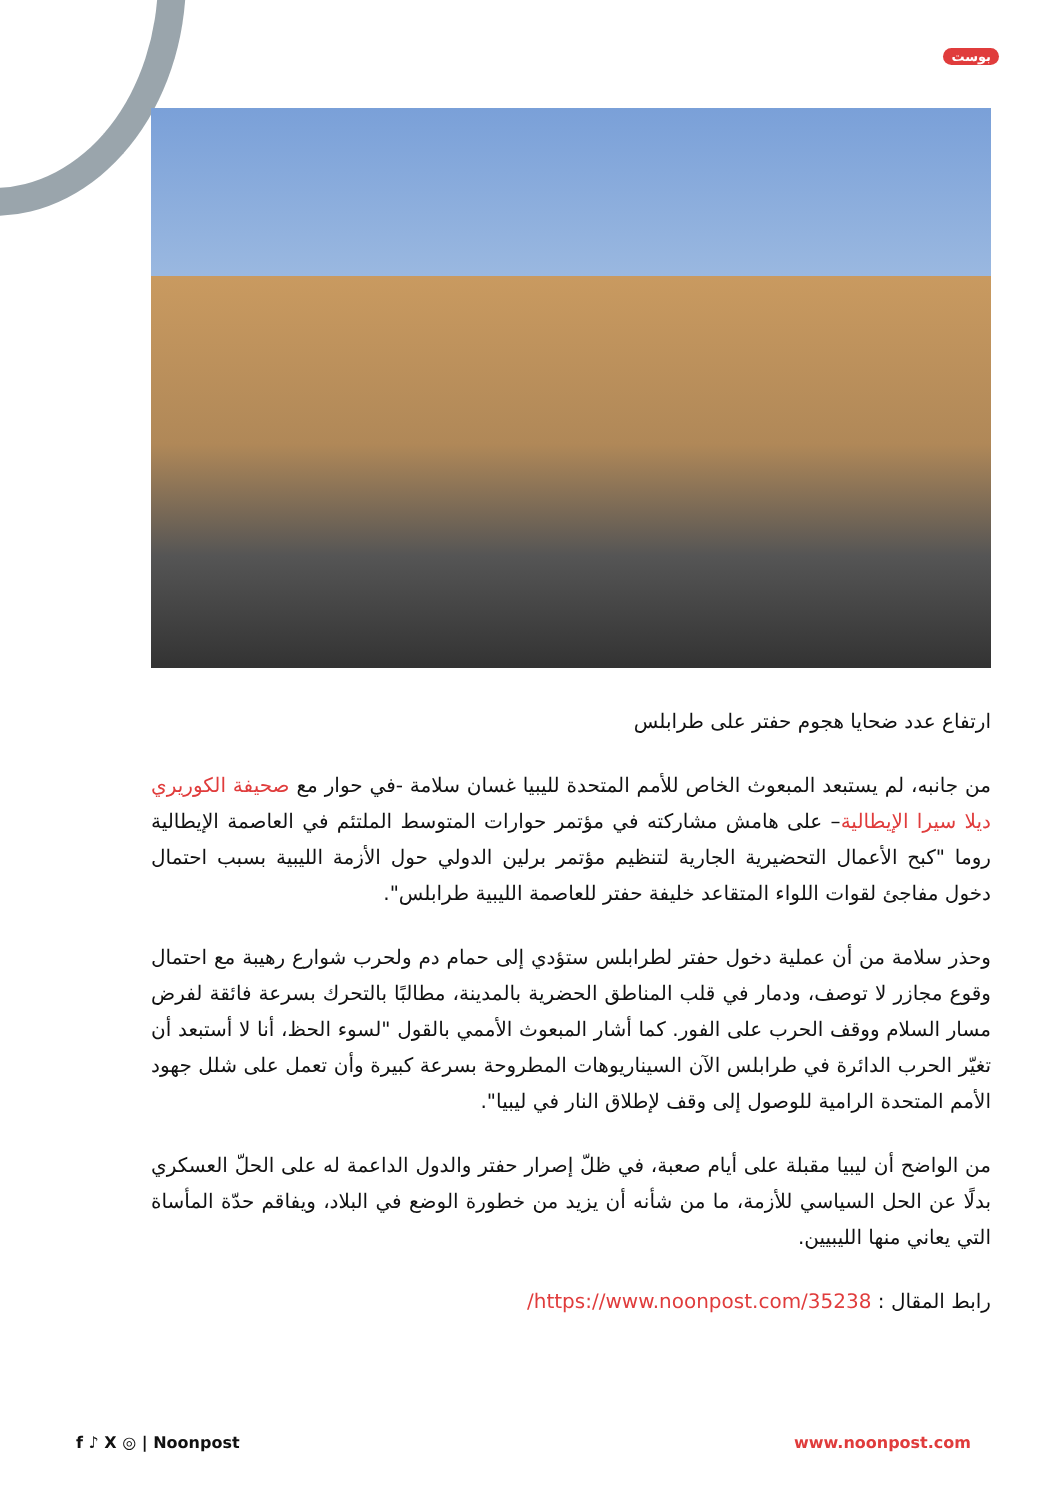بوست
ارتفاع عدد ضحايا هجوم حفتر على طرابلس
من جانبه، لم يستبعد المبعوث الخاص للأمم المتحدة لليبيا غسان سلامة -في حوار مع صحيفة الكوريري ديلا سيرا الإيطالية– على هامش مشاركته في مؤتمر حوارات المتوسط الملتئم في العاصمة الإيطالية روما "كبح الأعمال التحضيرية الجارية لتنظيم مؤتمر برلين الدولي حول الأزمة الليبية بسبب احتمال دخول مفاجئ لقوات اللواء المتقاعد خليفة حفتر للعاصمة الليبية طرابلس".
وحذر سلامة من أن عملية دخول حفتر لطرابلس ستؤدي إلى حمام دم ولحرب شوارع رهيبة مع احتمال وقوع مجازر لا توصف، ودمار في قلب المناطق الحضرية بالمدينة، مطالبًا بالتحرك بسرعة فائقة لفرض مسار السلام ووقف الحرب على الفور. كما أشار المبعوث الأممي بالقول "لسوء الحظ، أنا لا أستبعد أن تغيّر الحرب الدائرة في طرابلس الآن السيناريوهات المطروحة بسرعة كبيرة وأن تعمل على شلل جهود الأمم المتحدة الرامية للوصول إلى وقف لإطلاق النار في ليبيا".
من الواضح أن ليبيا مقبلة على أيام صعبة، في ظلّ إصرار حفتر والدول الداعمة له على الحلّ العسكري بدلًا عن الحل السياسي للأزمة، ما من شأنه أن يزيد من خطورة الوضع في البلاد، ويفاقم حدّة المأساة التي يعاني منها الليبيين.
رابط المقال : https://www.noonpost.com/35238/
f ♪ X ◎ | Noonpost www.noonpost.com